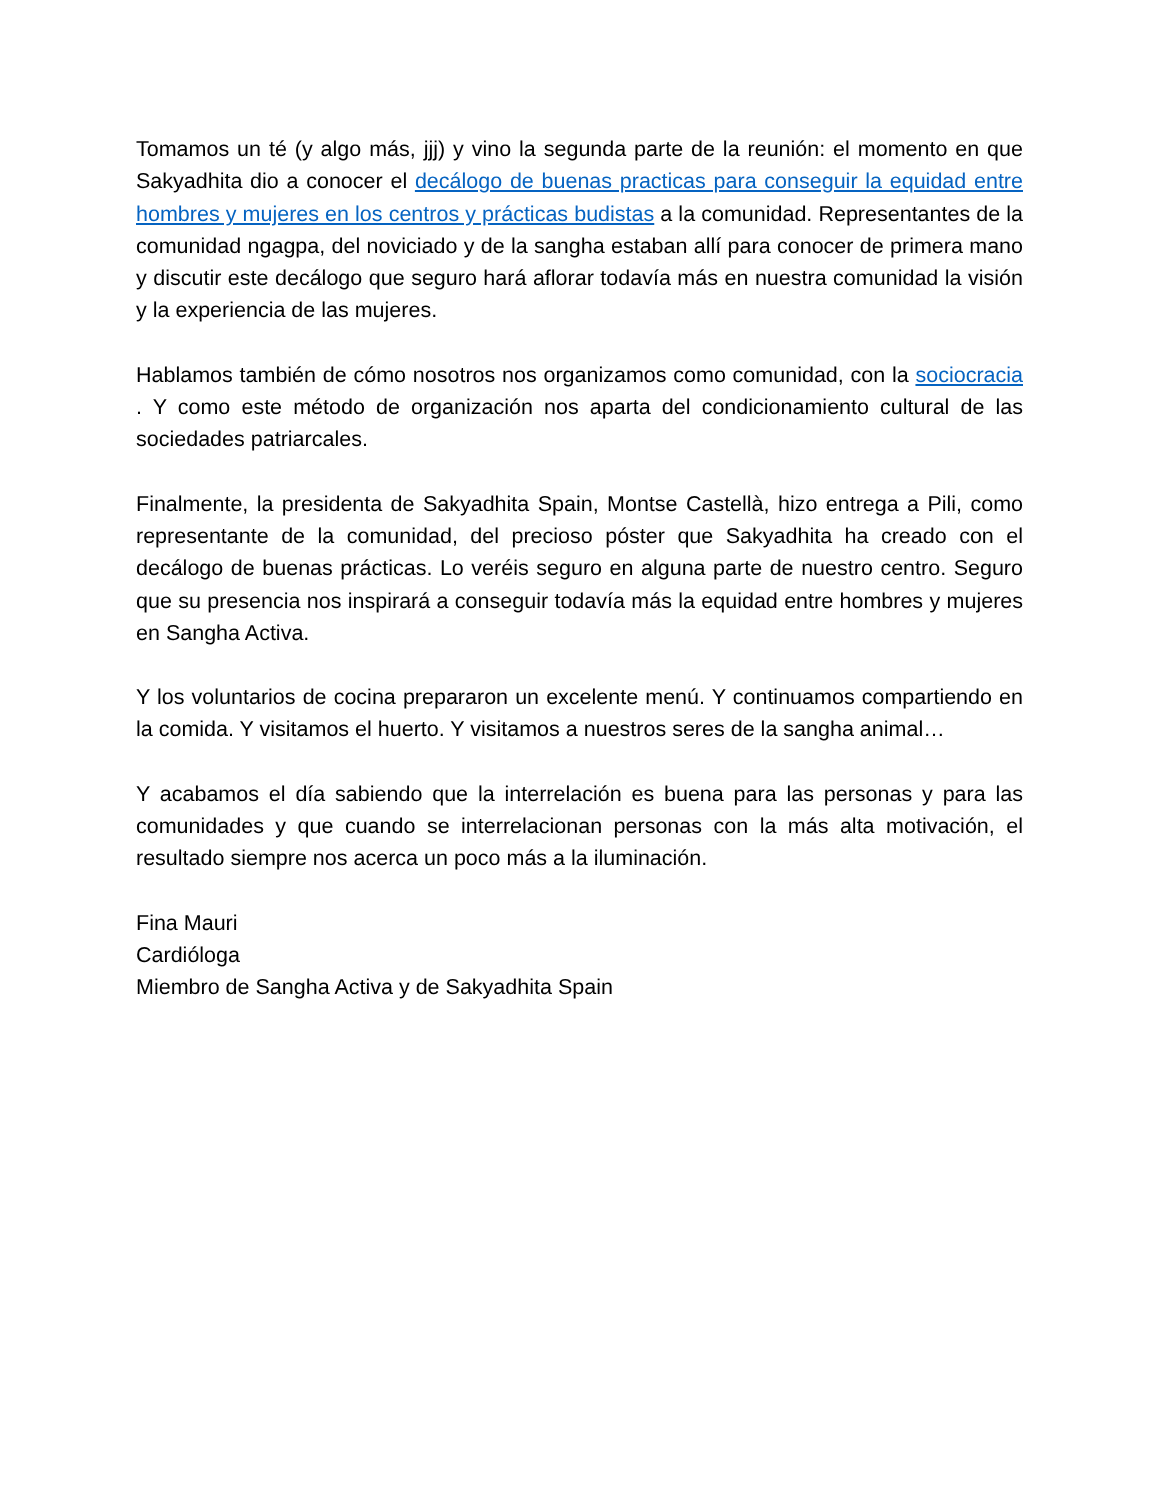Tomamos un té (y algo más, jjj) y vino la segunda parte de la reunión: el momento en que Sakyadhita dio a conocer el decálogo de buenas practicas para conseguir la equidad entre hombres y mujeres en los centros y prácticas budistas a la comunidad. Representantes de la comunidad ngagpa, del noviciado y de la sangha estaban allí para conocer de primera mano y discutir este decálogo que seguro hará aflorar todavía más en nuestra comunidad la visión y la experiencia de las mujeres.
Hablamos también de cómo nosotros nos organizamos como comunidad, con la sociocracia . Y como este método de organización nos aparta del condicionamiento cultural de las sociedades patriarcales.
Finalmente, la presidenta de Sakyadhita Spain, Montse Castellà, hizo entrega a Pili, como representante de la comunidad, del precioso póster que Sakyadhita ha creado con el decálogo de buenas prácticas. Lo veréis seguro en alguna parte de nuestro centro. Seguro que su presencia nos inspirará a conseguir todavía más la equidad entre hombres y mujeres en Sangha Activa.
Y los voluntarios de cocina prepararon un excelente menú. Y continuamos compartiendo en la comida. Y visitamos el huerto. Y visitamos a nuestros seres de la sangha animal…
Y acabamos el día sabiendo que la interrelación es buena para las personas y para las comunidades y que cuando se interrelacionan personas con la más alta motivación, el resultado siempre nos acerca un poco más a la iluminación.
Fina Mauri
Cardióloga
Miembro de Sangha Activa y de Sakyadhita Spain